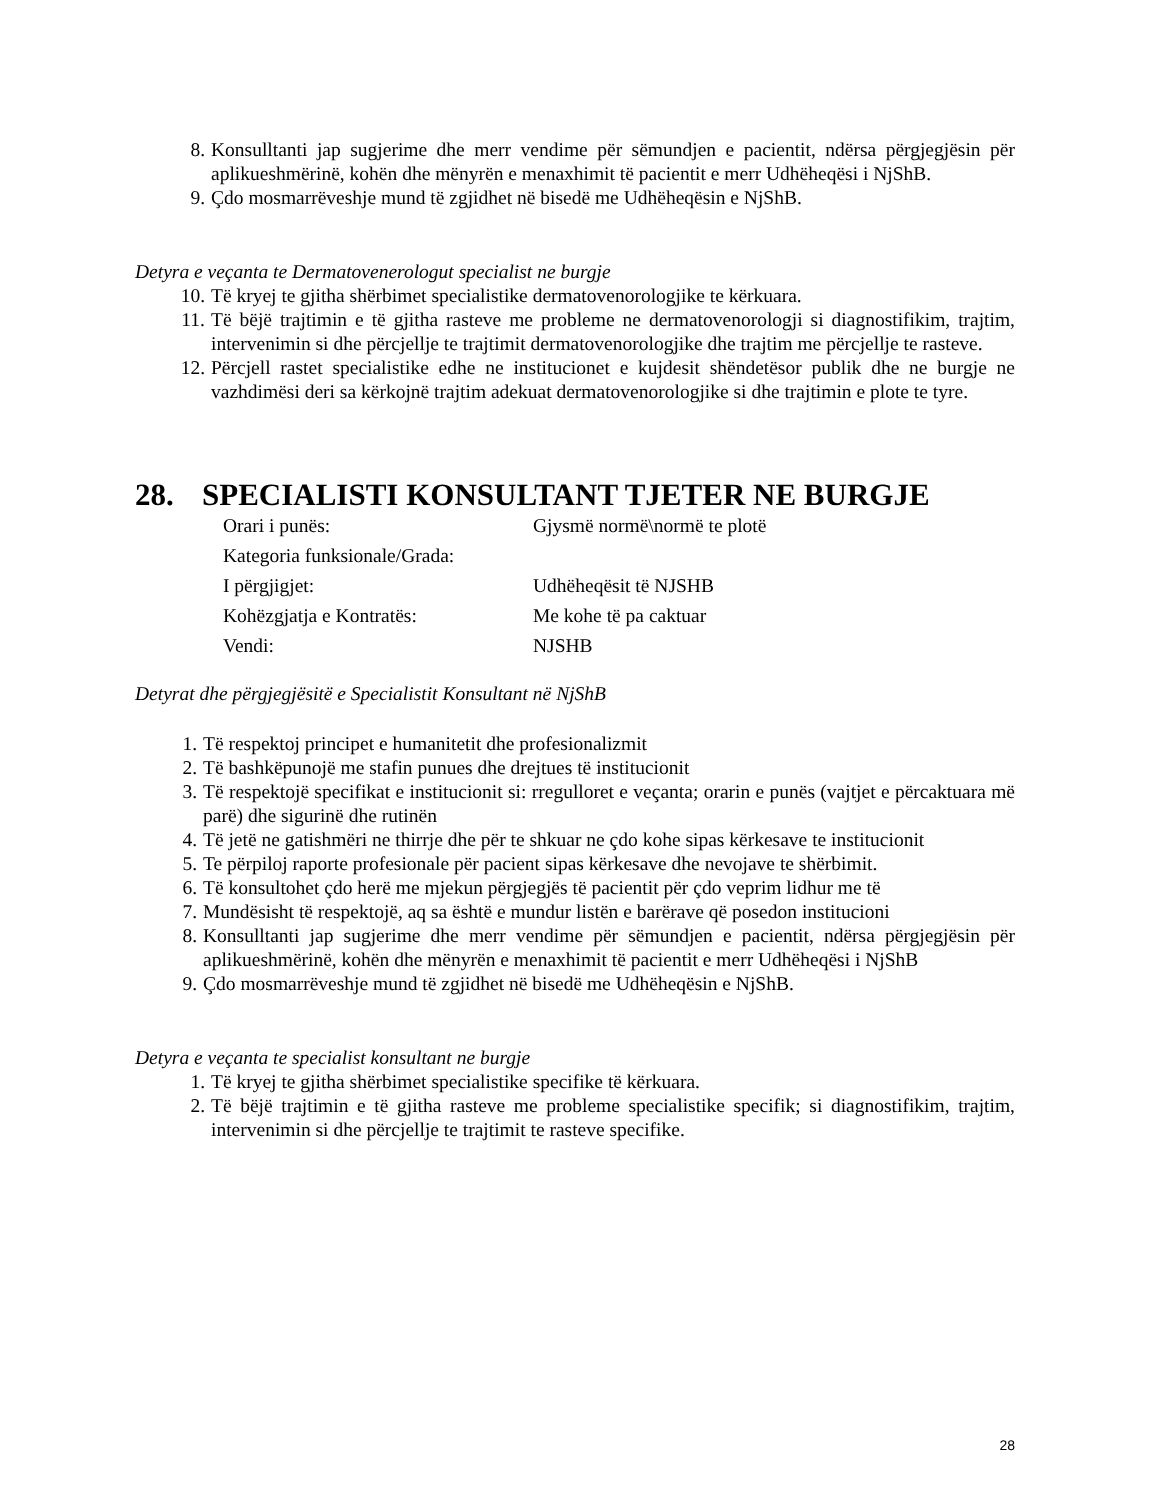8. Konsulltanti jap sugjerime dhe merr vendime për sëmundjen e pacientit, ndërsa përgjegjësin për aplikueshmërinë, kohën dhe mënyrën e menaxhimit të pacientit e merr Udhëheqësi i NjShB.
9. Çdo mosmarrëveshje mund të zgjidhet në bisedë me Udhëheqësin e NjShB.
Detyra e veçanta te Dermatovenerologut specialist ne burgje
10. Të kryej te gjitha shërbimet specialistike dermatovenorologjike te kërkuara.
11. Të bëjë trajtimin e të gjitha rasteve me probleme ne dermatovenorologji si diagnostifikim, trajtim, intervenimin si dhe përcjellje te trajtimit dermatovenorologjike dhe trajtim me përcjellje te rasteve.
12. Përcjell rastet specialistike edhe ne institucionet e kujdesit shëndetësor publik dhe ne burgje ne vazhdimësi deri sa kërkojnë trajtim adekuat dermatovenorologjike si dhe trajtimin e plote te tyre.
28. SPECIALISTI KONSULTANT TJETER NE BURGJE
| Orari i punës: | Gjysmë normë\normë te plotë |
| Kategoria funksionale/Grada: | |
| I përgjigjet: | Udhëheqësit të NJSHB |
| Kohëzgjatja e Kontratës: | Me kohe të pa caktuar |
| Vendi: | NJSHB |
Detyrat dhe përgjegjësitë e Specialistit Konsultant në NjShB
1. Të respektoj principet e humanitetit dhe profesionalizmit
2. Të bashkëpunojë me stafin punues dhe drejtues të institucionit
3. Të respektojë specifikat e institucionit si: rregulloret e veçanta; orarin e punës (vajtjet e përcaktuara më parë) dhe sigurinë dhe rutinën
4. Të jetë ne gatishmëri ne thirrje dhe për te shkuar ne çdo kohe sipas kërkesave te institucionit
5. Te përpiloj raporte profesionale për pacient sipas kërkesave dhe nevojave te shërbimit.
6. Të konsultohet çdo herë me mjekun përgjegjës të pacientit për çdo veprim lidhur me të
7. Mundësisht të respektojë, aq sa është e mundur listën e barërave që posedon institucioni
8. Konsulltanti jap sugjerime dhe merr vendime për sëmundjen e pacientit, ndërsa përgjegjësin për aplikueshmërinë, kohën dhe mënyrën e menaxhimit të pacientit e merr Udhëheqësi i NjShB
9. Çdo mosmarrëveshje mund të zgjidhet në bisedë me Udhëheqësin e NjShB.
Detyra e veçanta te specialist konsultant ne burgje
1. Të kryej te gjitha shërbimet specialistike specifike të kërkuara.
2. Të bëjë trajtimin e të gjitha rasteve me probleme specialistike specifik; si diagnostifikim, trajtim, intervenimin si dhe përcjellje te trajtimit te rasteve specifike.
28